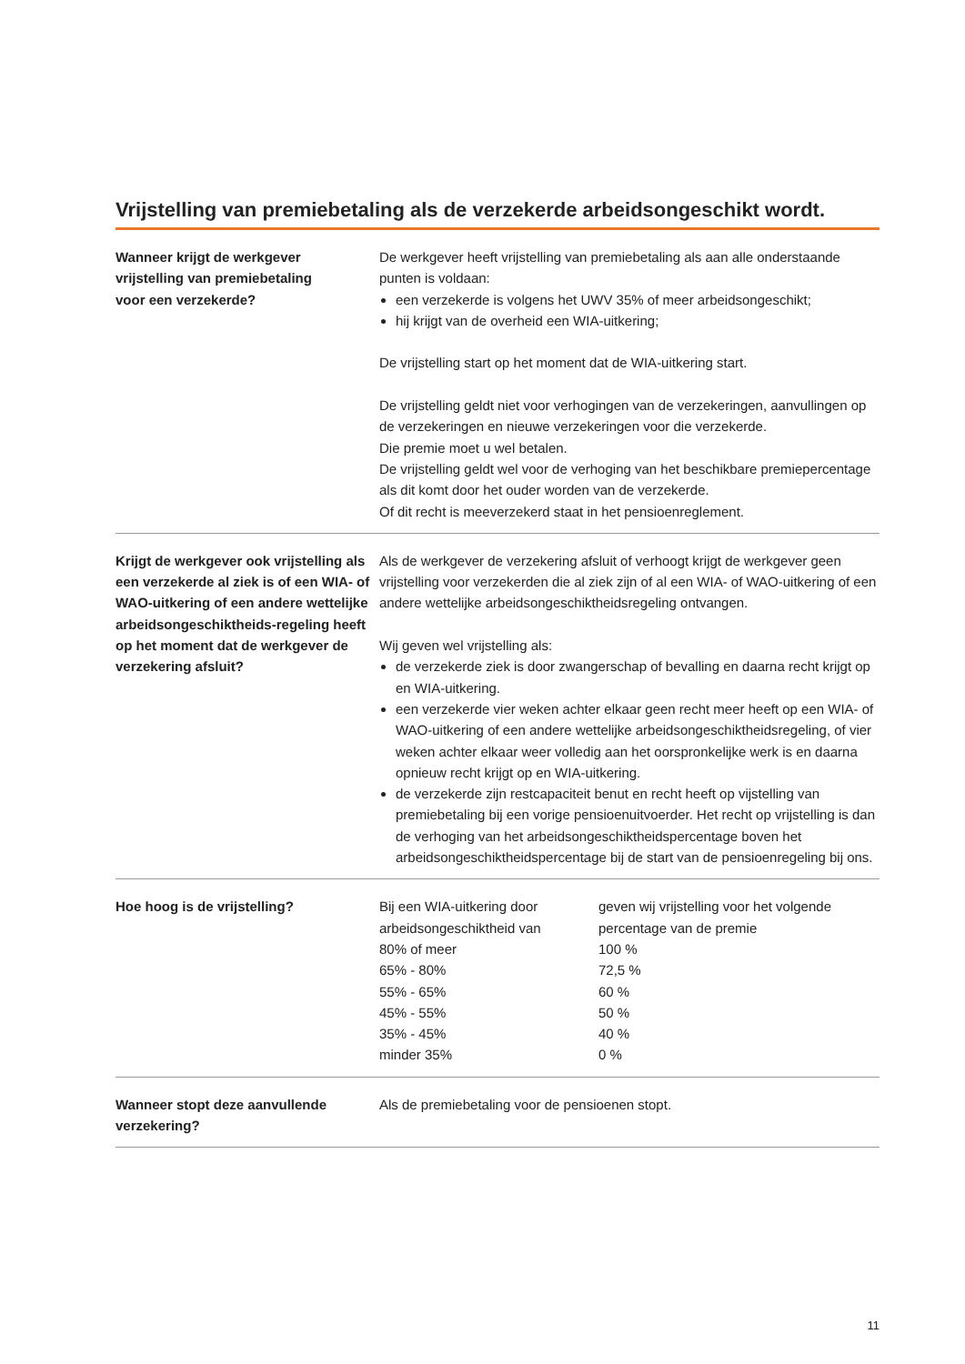Vrijstelling van premiebetaling als de verzekerde arbeidsongeschikt wordt.
Wanneer krijgt de werkgever
vrijstelling van premiebetaling
voor een verzekerde?
De werkgever heeft vrijstelling van premiebetaling als aan alle onderstaande punten is voldaan:
een verzekerde is volgens het UWV 35% of meer arbeidsongeschikt;
hij krijgt van de overheid een WIA-uitkering;
De vrijstelling start op het moment dat de WIA-uitkering start.
De vrijstelling geldt niet voor verhogingen van de verzekeringen, aanvullingen op de verzekeringen en nieuwe verzekeringen voor die verzekerde.
Die premie moet u wel betalen.
De vrijstelling geldt wel voor de verhoging van het beschikbare premiepercentage als dit komt door het ouder worden van de verzekerde.
Of dit recht is meeverzekerd staat in het pensioenreglement.
Krijgt de werkgever ook vrijstelling als een verzekerde al ziek is of een WIA- of WAO-uitkering of een andere wettelijke arbeidsongeschiktheids-regeling heeft op het moment dat de werkgever de verzekering afsluit?
Als de werkgever de verzekering afsluit of verhoogt krijgt de werkgever geen vrijstelling voor verzekerden die al ziek zijn of al een WIA- of WAO-uitkering of een andere wettelijke arbeidsongeschiktheidsregeling ontvangen.
Wij geven wel vrijstelling als:
de verzekerde ziek is door zwangerschap of bevalling en daarna recht krijgt op en WIA-uitkering.
een verzekerde vier weken achter elkaar geen recht meer heeft op een WIA- of WAO-uitkering of een andere wettelijke arbeidsongeschiktheidsregeling, of vier weken achter elkaar weer volledig aan het oorspronkelijke werk is en daarna opnieuw recht krijgt op en WIA-uitkering.
de verzekerde zijn restcapaciteit benut en recht heeft op vijstelling van premiebetaling bij een vorige pensioenuitvoerder. Het recht op vrijstelling is dan de verhoging van het arbeidsongeschiktheidspercentage boven het arbeidsongeschiktheidspercentage bij de start van de pensioenregeling bij ons.
Hoe hoog is de vrijstelling?
| Bij een WIA-uitkering door arbeidsongeschiktheid van | geven wij vrijstelling voor het volgende percentage van de premie |
| 80% of meer | 100 % |
| 65% - 80% | 72,5 % |
| 55% - 65% | 60 % |
| 45% - 55% | 50 % |
| 35% - 45% | 40 % |
| minder 35% | 0 % |
Wanneer stopt deze aanvullende verzekering?
Als de premiebetaling voor de pensioenen stopt.
11